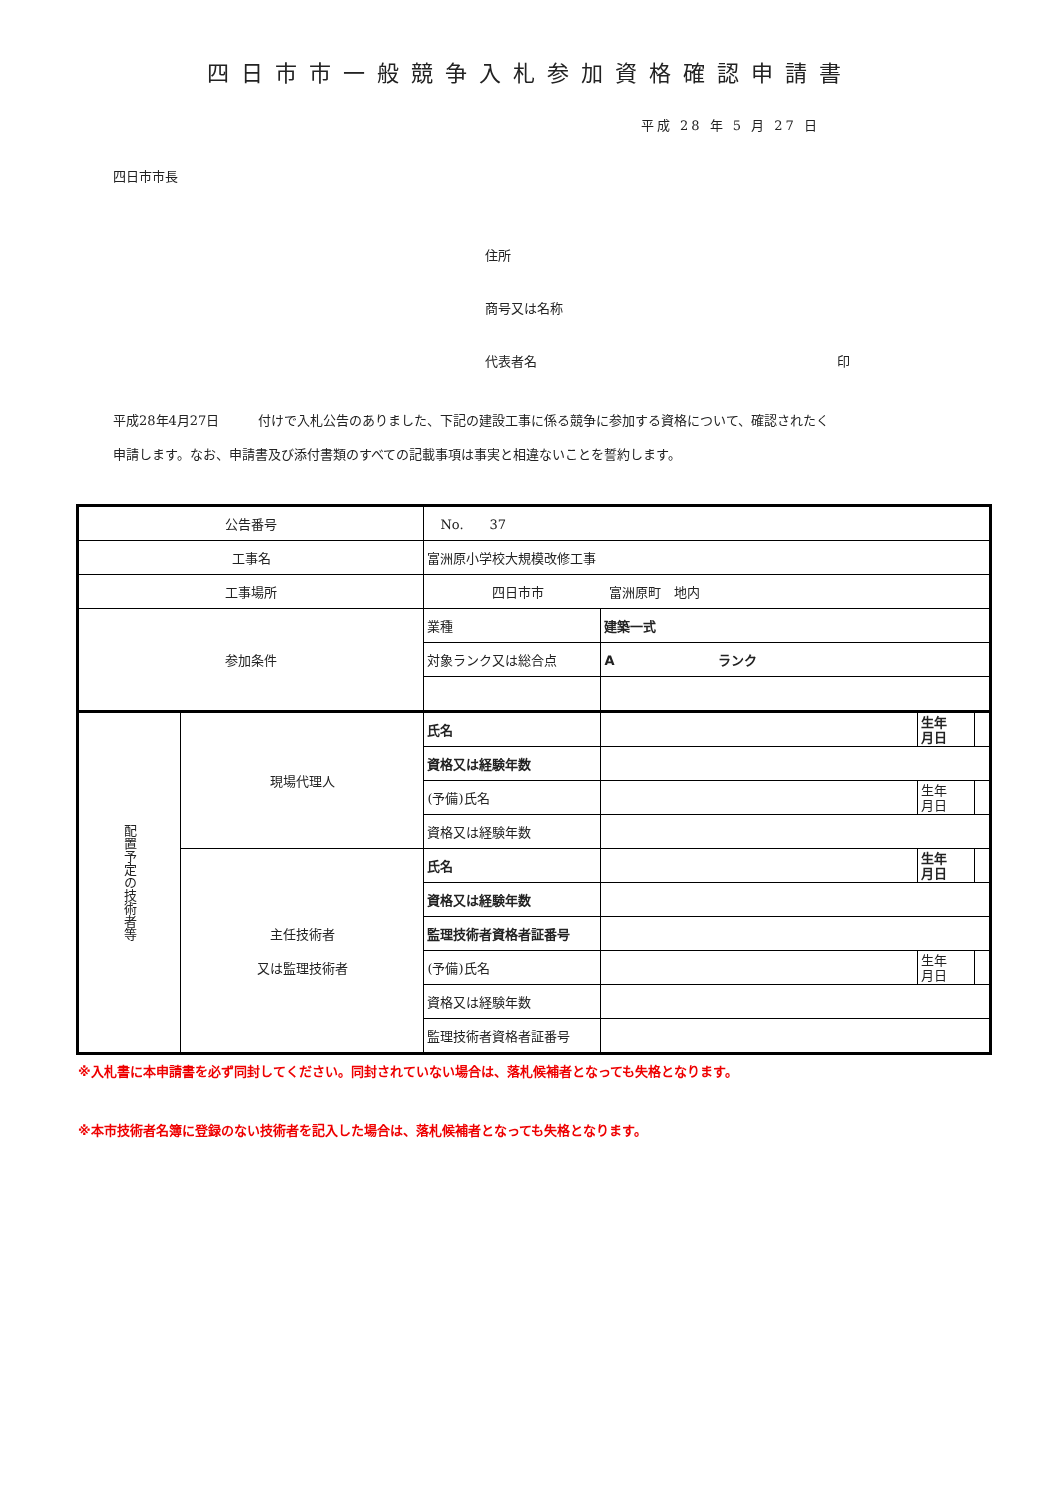四日市市一般競争入札参加資格確認申請書
平成 28 年 5 月 27 日
四日市市長
住所
商号又は名称
代表者名 印
平成28年4月27日　　　付けで入札公告のありました、下記の建設工事に係る競争に参加する資格について、確認されたく
申請します。なお、申請書及び添付書類のすべての記載事項は事実と相違ないことを誓約します。
| 公告番号 | | No. 37 | | | |
| 工事名 | | 富洲原小学校大規模改修工事 | | | |
| 工事場所 | | 四日市市 富洲原町 地内 | | | |
| 参加条件 | | 業種 | 建築一式 | | |
| | | 対象ランク又は総合点 | A ランク | | |
| 配置予定の技術者等 | 現場代理人 | 氏名 | | 生年 月日 | |
| | | 資格又は経験年数 | | | |
| | | (予備)氏名 | | 生年 月日 | |
| | | 資格又は経験年数 | | | |
| | 主任技術者 又は監理技術者 | 氏名 | | 生年 月日 | |
| | | 資格又は経験年数 | | | |
| | | 監理技術者資格者証番号 | | | |
| | | (予備)氏名 | | 生年 月日 | |
| | | 資格又は経験年数 | | | |
| | | 監理技術者資格者証番号 | | | |
※入札書に本申請書を必ず同封してください。同封されていない場合は、落札候補者となっても失格となります。
※本市技術者名簿に登録のない技術者を記入した場合は、落札候補者となっても失格となります。